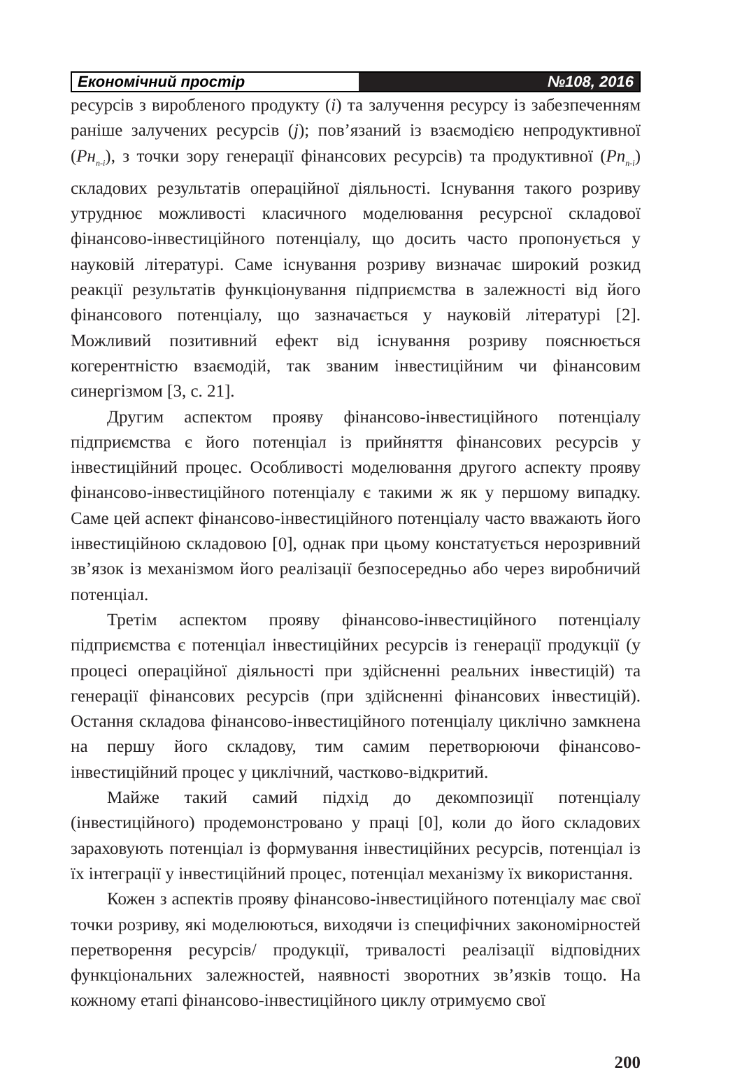Економічний простір №108, 2016
ресурсів з виробленого продукту (i) та залучення ресурсу із забезпеченням раніше залучених ресурсів (j); пов’язаний із взаємодією непродуктивної (Рн<sub>n-i</sub>), з точки зору генерації фінансових ресурсів) та продуктивної (Рп<sub>n-i</sub>) складових результатів операційної діяльності. Існування такого розриву утруднює можливості класичного моделювання ресурсної складової фінансово-інвестиційного потенціалу, що досить часто пропонується у науковій літературі. Саме існування розриву визначає широкий розкид реакції результатів функціонування підприємства в залежності від його фінансового потенціалу, що зазначається у науковій літературі [2]. Можливий позитивний ефект від існування розриву пояснюється когерентністю взаємодій, так званим інвестиційним чи фінансовим синергізмом [3, с. 21].
Другим аспектом прояву фінансово-інвестиційного потенціалу підприємства є його потенціал із прийняття фінансових ресурсів у інвестиційний процес. Особливості моделювання другого аспекту прояву фінансово-інвестиційного потенціалу є такими ж як у першому випадку. Саме цей аспект фінансово-інвестиційного потенціалу часто вважають його інвестиційною складовою [0], однак при цьому констатується нерозривний зв’язок із механізмом його реалізації безпосередньо або через виробничий потенціал.
Третім аспектом прояву фінансово-інвестиційного потенціалу підприємства є потенціал інвестиційних ресурсів із генерації продукції (у процесі операційної діяльності при здійсненні реальних інвестицій) та генерації фінансових ресурсів (при здійсненні фінансових інвестицій). Остання складова фінансово-інвестиційного потенціалу циклічно замкнена на першу його складову, тим самим перетворюючи фінансово-інвестиційний процес у циклічний, частково-відкритий.
Майже такий самий підхід до декомпозиції потенціалу (інвестиційного) продемонстровано у праці [0], коли до його складових зараховують потенціал із формування інвестиційних ресурсів, потенціал із їх інтеграції у інвестиційний процес, потенціал механізму їх використання.
Кожен з аспектів прояву фінансово-інвестиційного потенціалу має свої точки розриву, які моделюються, виходячи із специфічних закономірностей перетворення ресурсів/ продукції, тривалості реалізації відповідних функціональних залежностей, наявності зворотних зв’язків тощо. На кожному етапі фінансово-інвестиційного циклу отримуємо свої
200